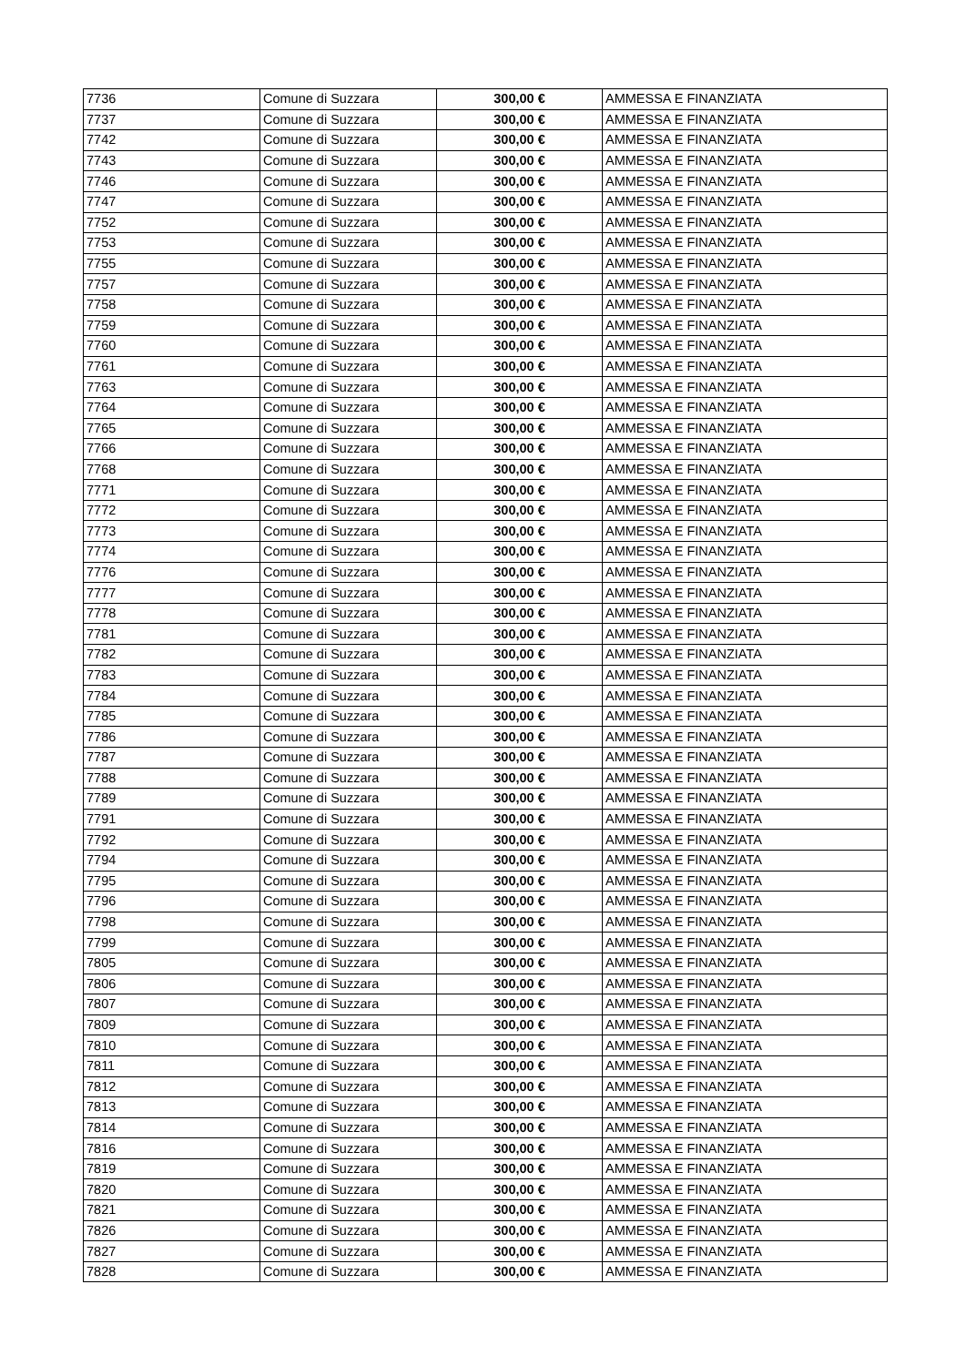| 7736 | Comune di Suzzara | 300,00 € | AMMESSA E FINANZIATA |
| 7737 | Comune di Suzzara | 300,00 € | AMMESSA E FINANZIATA |
| 7742 | Comune di Suzzara | 300,00 € | AMMESSA E FINANZIATA |
| 7743 | Comune di Suzzara | 300,00 € | AMMESSA E FINANZIATA |
| 7746 | Comune di Suzzara | 300,00 € | AMMESSA E FINANZIATA |
| 7747 | Comune di Suzzara | 300,00 € | AMMESSA E FINANZIATA |
| 7752 | Comune di Suzzara | 300,00 € | AMMESSA E FINANZIATA |
| 7753 | Comune di Suzzara | 300,00 € | AMMESSA E FINANZIATA |
| 7755 | Comune di Suzzara | 300,00 € | AMMESSA E FINANZIATA |
| 7757 | Comune di Suzzara | 300,00 € | AMMESSA E FINANZIATA |
| 7758 | Comune di Suzzara | 300,00 € | AMMESSA E FINANZIATA |
| 7759 | Comune di Suzzara | 300,00 € | AMMESSA E FINANZIATA |
| 7760 | Comune di Suzzara | 300,00 € | AMMESSA E FINANZIATA |
| 7761 | Comune di Suzzara | 300,00 € | AMMESSA E FINANZIATA |
| 7763 | Comune di Suzzara | 300,00 € | AMMESSA E FINANZIATA |
| 7764 | Comune di Suzzara | 300,00 € | AMMESSA E FINANZIATA |
| 7765 | Comune di Suzzara | 300,00 € | AMMESSA E FINANZIATA |
| 7766 | Comune di Suzzara | 300,00 € | AMMESSA E FINANZIATA |
| 7768 | Comune di Suzzara | 300,00 € | AMMESSA E FINANZIATA |
| 7771 | Comune di Suzzara | 300,00 € | AMMESSA E FINANZIATA |
| 7772 | Comune di Suzzara | 300,00 € | AMMESSA E FINANZIATA |
| 7773 | Comune di Suzzara | 300,00 € | AMMESSA E FINANZIATA |
| 7774 | Comune di Suzzara | 300,00 € | AMMESSA E FINANZIATA |
| 7776 | Comune di Suzzara | 300,00 € | AMMESSA E FINANZIATA |
| 7777 | Comune di Suzzara | 300,00 € | AMMESSA E FINANZIATA |
| 7778 | Comune di Suzzara | 300,00 € | AMMESSA E FINANZIATA |
| 7781 | Comune di Suzzara | 300,00 € | AMMESSA E FINANZIATA |
| 7782 | Comune di Suzzara | 300,00 € | AMMESSA E FINANZIATA |
| 7783 | Comune di Suzzara | 300,00 € | AMMESSA E FINANZIATA |
| 7784 | Comune di Suzzara | 300,00 € | AMMESSA E FINANZIATA |
| 7785 | Comune di Suzzara | 300,00 € | AMMESSA E FINANZIATA |
| 7786 | Comune di Suzzara | 300,00 € | AMMESSA E FINANZIATA |
| 7787 | Comune di Suzzara | 300,00 € | AMMESSA E FINANZIATA |
| 7788 | Comune di Suzzara | 300,00 € | AMMESSA E FINANZIATA |
| 7789 | Comune di Suzzara | 300,00 € | AMMESSA E FINANZIATA |
| 7791 | Comune di Suzzara | 300,00 € | AMMESSA E FINANZIATA |
| 7792 | Comune di Suzzara | 300,00 € | AMMESSA E FINANZIATA |
| 7794 | Comune di Suzzara | 300,00 € | AMMESSA E FINANZIATA |
| 7795 | Comune di Suzzara | 300,00 € | AMMESSA E FINANZIATA |
| 7796 | Comune di Suzzara | 300,00 € | AMMESSA E FINANZIATA |
| 7798 | Comune di Suzzara | 300,00 € | AMMESSA E FINANZIATA |
| 7799 | Comune di Suzzara | 300,00 € | AMMESSA E FINANZIATA |
| 7805 | Comune di Suzzara | 300,00 € | AMMESSA E FINANZIATA |
| 7806 | Comune di Suzzara | 300,00 € | AMMESSA E FINANZIATA |
| 7807 | Comune di Suzzara | 300,00 € | AMMESSA E FINANZIATA |
| 7809 | Comune di Suzzara | 300,00 € | AMMESSA E FINANZIATA |
| 7810 | Comune di Suzzara | 300,00 € | AMMESSA E FINANZIATA |
| 7811 | Comune di Suzzara | 300,00 € | AMMESSA E FINANZIATA |
| 7812 | Comune di Suzzara | 300,00 € | AMMESSA E FINANZIATA |
| 7813 | Comune di Suzzara | 300,00 € | AMMESSA E FINANZIATA |
| 7814 | Comune di Suzzara | 300,00 € | AMMESSA E FINANZIATA |
| 7816 | Comune di Suzzara | 300,00 € | AMMESSA E FINANZIATA |
| 7819 | Comune di Suzzara | 300,00 € | AMMESSA E FINANZIATA |
| 7820 | Comune di Suzzara | 300,00 € | AMMESSA E FINANZIATA |
| 7821 | Comune di Suzzara | 300,00 € | AMMESSA E FINANZIATA |
| 7826 | Comune di Suzzara | 300,00 € | AMMESSA E FINANZIATA |
| 7827 | Comune di Suzzara | 300,00 € | AMMESSA E FINANZIATA |
| 7828 | Comune di Suzzara | 300,00 € | AMMESSA E FINANZIATA |